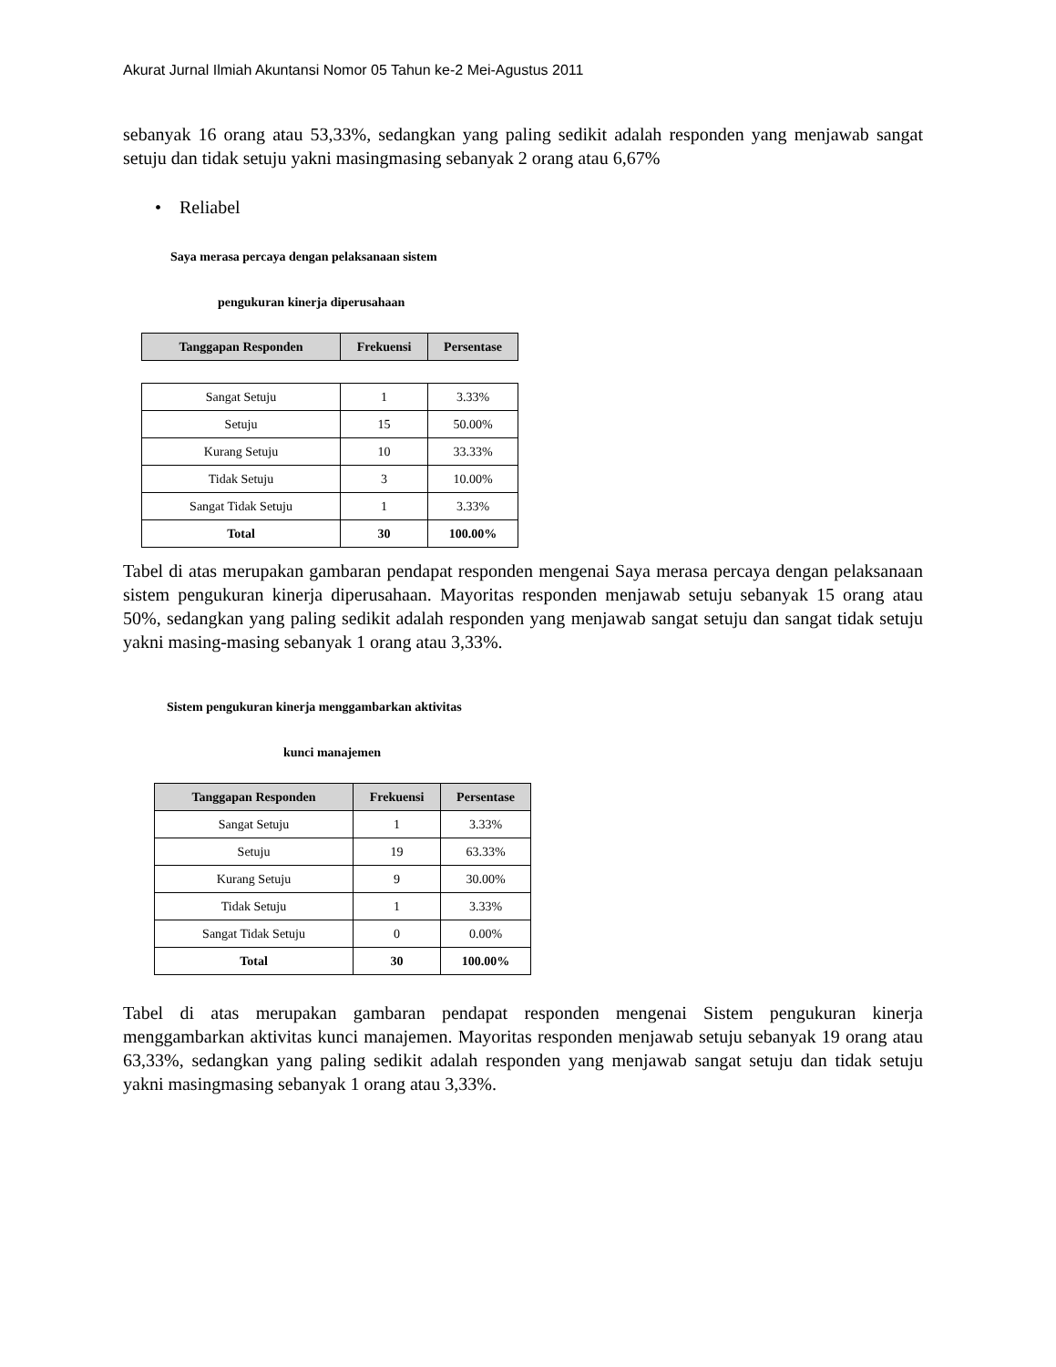Akurat Jurnal Ilmiah Akuntansi Nomor 05 Tahun ke-2 Mei-Agustus 2011
sebanyak 16 orang atau 53,33%, sedangkan yang paling sedikit adalah responden yang menjawab sangat setuju dan tidak setuju yakni masingmasing sebanyak 2 orang atau 6,67%
• Reliabel
Saya merasa percaya dengan pelaksanaan sistem
pengukuran kinerja diperusahaan
| Tanggapan Responden | Frekuensi | Persentase |
| --- | --- | --- |
| Sangat Setuju | 1 | 3.33% |
| Setuju | 15 | 50.00% |
| Kurang Setuju | 10 | 33.33% |
| Tidak Setuju | 3 | 10.00% |
| Sangat Tidak Setuju | 1 | 3.33% |
| Total | 30 | 100.00% |
Tabel di atas merupakan gambaran pendapat responden mengenai Saya merasa percaya dengan pelaksanaan sistem pengukuran kinerja diperusahaan. Mayoritas responden menjawab setuju sebanyak 15 orang atau 50%, sedangkan yang paling sedikit adalah responden yang menjawab sangat setuju dan sangat tidak setuju yakni masing-masing sebanyak 1 orang atau 3,33%.
Sistem pengukuran kinerja menggambarkan aktivitas
kunci manajemen
| Tanggapan Responden | Frekuensi | Persentase |
| --- | --- | --- |
| Sangat Setuju | 1 | 3.33% |
| Setuju | 19 | 63.33% |
| Kurang Setuju | 9 | 30.00% |
| Tidak Setuju | 1 | 3.33% |
| Sangat Tidak Setuju | 0 | 0.00% |
| Total | 30 | 100.00% |
Tabel di atas merupakan gambaran pendapat responden mengenai Sistem pengukuran kinerja menggambarkan aktivitas kunci manajemen. Mayoritas responden menjawab setuju sebanyak 19 orang atau 63,33%, sedangkan yang paling sedikit adalah responden yang menjawab sangat setuju dan tidak setuju yakni masingmasing sebanyak 1 orang atau 3,33%.